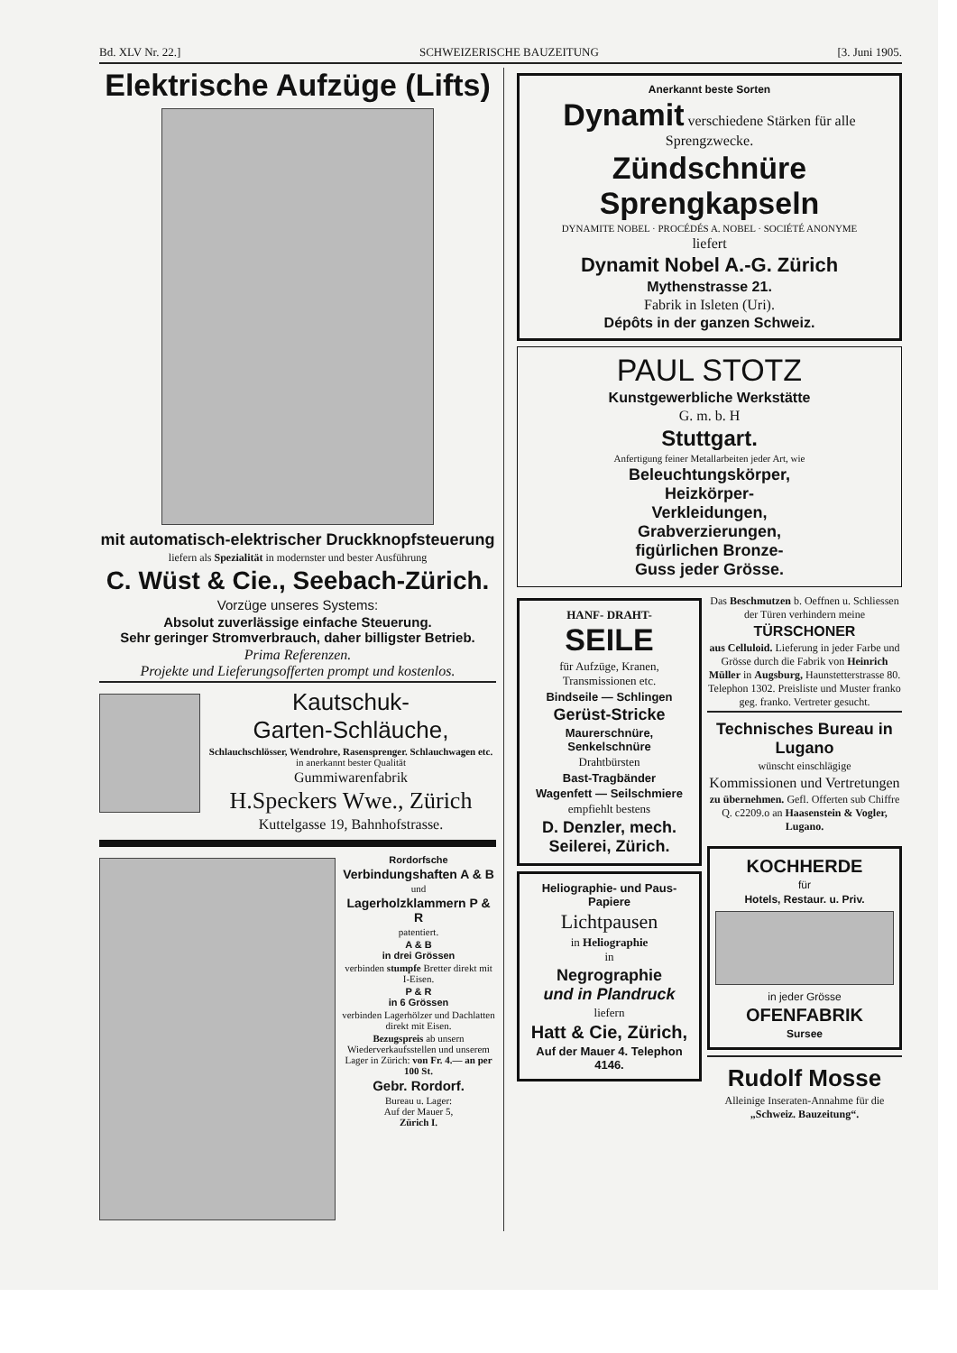Bd. XLV Nr. 22.] SCHWEIZERISCHE BAUZEITUNG [3. Juni 1905.
Elektrische Aufzüge (Lifts)
mit automatisch-elektrischer Druckknopfsteuerung
liefern als Spezialität in modernster und bester Ausführung
C. Wüst & Cie., Seebach-Zürich.
Vorzüge unseres Systems:
Absolut zuverlässige einfache Steuerung.
Sehr geringer Stromverbrauch, daher billigster Betrieb.
Prima Referenzen.
Projekte und Lieferungsofferten prompt und kostenlos.
Kautschuk-
Garten-Schläuche,
Schlauchschlösser, Wendrohre, Rasensprenger. Schlauchwagen etc. in anerkannt bester Qualität
Gummiwarenfabrik
H.Speckers Wwe., Zürich
Kuttelgasse 19, Bahnhofstrasse.
Rordorfsche
Verbindungshaften A & B
und
Lagerholzklammern P & R
patentiert.
A & B
in drei Grössen
verbinden stumpfe Bretter direkt mit I-Eisen.
P & R
in 6 Grössen
verbinden Lagerhölzer und Dachlatten direkt mit Eisen.
Bezugspreis ab unsern Wiederverkaufsstellen und unserem Lager in Zürich: von Fr. 4.— an per 100 St.
Gebr. Rordorf.
Bureau u. Lager:
Auf der Mauer 5,
Zürich I.
Anerkannt beste Sorten
Dynamit verschiedene Stärken für alle Sprengzwecke.
Zündschnüre
Sprengkapseln
DYNAMITE NOBEL · PROCÉDÉS A. NOBEL · SOCIÉTÉ ANONYME
liefert
Dynamit Nobel A.-G. Zürich
Mythenstrasse 21.
Fabrik in Isleten (Uri).
Dépôts in der ganzen Schweiz.
PAUL STOTZ
Kunstgewerbliche Werkstätte
G. m. b. H
Stuttgart.
Anfertigung feiner Metallarbeiten jeder Art, wie
Beleuchtungskörper,
Heizkörper-
Verkleidungen,
Grabverzierungen,
figürlichen Bronze-
Guss jeder Grösse.
HANF- DRAHT- SEILE
für Aufzüge, Kranen, Transmissionen etc.
Bindseile — Schlingen
Gerüst-Stricke
Maurerschnüre, Senkelschnüre
Drahtbürsten
Bast-Tragbänder
Wagenfett — Seilschmiere
empfiehlt bestens
D. Denzler, mech. Seilerei, Zürich.
Heliographie- und Paus-Papiere
Lichtpausen
in Heliographie
in
Negrographie
und in Plandruck
liefern
Hatt & Cie, Zürich,
Auf der Mauer 4. Telephon 4146.
Das Beschmutzen b. Oeffnen u. Schliessen der Türen verhindern meine
TÜRSCHONER
aus Celluloid. Lieferung in jeder Farbe und Grösse durch die Fabrik von Heinrich Müller in Augsburg, Haunstetterstrasse 80. Telephon 1302. Preisliste und Muster franko geg. franko. Vertreter gesucht.
Technisches Bureau in Lugano
wünscht einschlägige
Kommissionen und Vertretungen
zu übernehmen. Gefl. Offerten sub Chiffre Q. c2209.o an Haasenstein & Vogler, Lugano.
KOCHHERDE
für
Hotels, Restaur. u. Priv.
in jeder Grösse
OFENFABRIK
Sursee
Rudolf Mosse
Alleinige Inseraten-Annahme für die „Schweiz. Bauzeitung“.